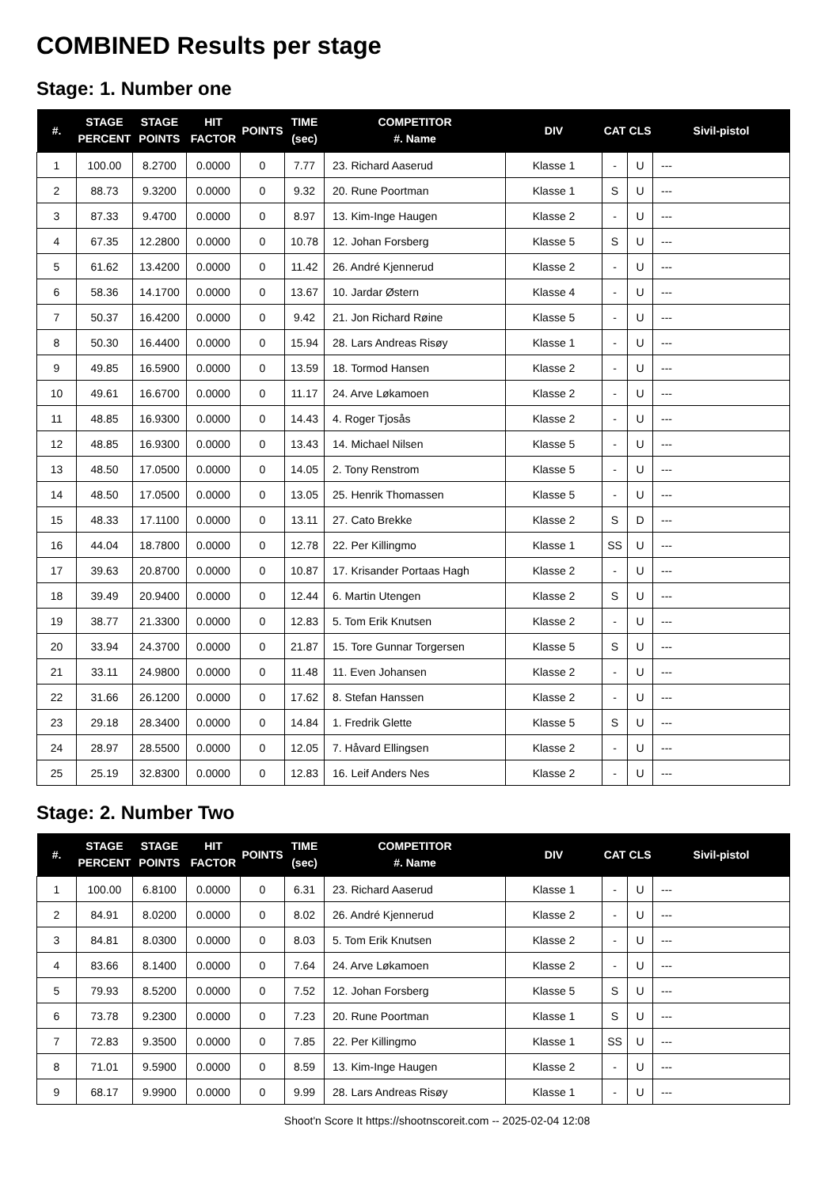COMBINED Results per stage
Stage: 1. Number one
| #. | STAGE PERCENT | STAGE POINTS | HIT FACTOR | POINTS | TIME (sec) | COMPETITOR #. Name | DIV | CAT | CLS | Sivil-pistol |
| --- | --- | --- | --- | --- | --- | --- | --- | --- | --- | --- |
| 1 | 100.00 | 8.2700 | 0.0000 | 0 | 7.77 | 23. Richard Aaserud | Klasse 1 | - | U | --- |
| 2 | 88.73 | 9.3200 | 0.0000 | 0 | 9.32 | 20. Rune Poortman | Klasse 1 | S | U | --- |
| 3 | 87.33 | 9.4700 | 0.0000 | 0 | 8.97 | 13. Kim-Inge Haugen | Klasse 2 | - | U | --- |
| 4 | 67.35 | 12.2800 | 0.0000 | 0 | 10.78 | 12. Johan Forsberg | Klasse 5 | S | U | --- |
| 5 | 61.62 | 13.4200 | 0.0000 | 0 | 11.42 | 26. André Kjennerud | Klasse 2 | - | U | --- |
| 6 | 58.36 | 14.1700 | 0.0000 | 0 | 13.67 | 10. Jardar Østern | Klasse 4 | - | U | --- |
| 7 | 50.37 | 16.4200 | 0.0000 | 0 | 9.42 | 21. Jon Richard Røine | Klasse 5 | - | U | --- |
| 8 | 50.30 | 16.4400 | 0.0000 | 0 | 15.94 | 28. Lars Andreas Risøy | Klasse 1 | - | U | --- |
| 9 | 49.85 | 16.5900 | 0.0000 | 0 | 13.59 | 18. Tormod Hansen | Klasse 2 | - | U | --- |
| 10 | 49.61 | 16.6700 | 0.0000 | 0 | 11.17 | 24. Arve Løkamoen | Klasse 2 | - | U | --- |
| 11 | 48.85 | 16.9300 | 0.0000 | 0 | 14.43 | 4. Roger Tjosås | Klasse 2 | - | U | --- |
| 12 | 48.85 | 16.9300 | 0.0000 | 0 | 13.43 | 14. Michael Nilsen | Klasse 5 | - | U | --- |
| 13 | 48.50 | 17.0500 | 0.0000 | 0 | 14.05 | 2. Tony Renstrom | Klasse 5 | - | U | --- |
| 14 | 48.50 | 17.0500 | 0.0000 | 0 | 13.05 | 25. Henrik Thomassen | Klasse 5 | - | U | --- |
| 15 | 48.33 | 17.1100 | 0.0000 | 0 | 13.11 | 27. Cato Brekke | Klasse 2 | S | D | --- |
| 16 | 44.04 | 18.7800 | 0.0000 | 0 | 12.78 | 22. Per Killingmo | Klasse 1 | SS | U | --- |
| 17 | 39.63 | 20.8700 | 0.0000 | 0 | 10.87 | 17. Krisander Portaas Hagh | Klasse 2 | - | U | --- |
| 18 | 39.49 | 20.9400 | 0.0000 | 0 | 12.44 | 6. Martin Utengen | Klasse 2 | S | U | --- |
| 19 | 38.77 | 21.3300 | 0.0000 | 0 | 12.83 | 5. Tom Erik Knutsen | Klasse 2 | - | U | --- |
| 20 | 33.94 | 24.3700 | 0.0000 | 0 | 21.87 | 15. Tore Gunnar Torgersen | Klasse 5 | S | U | --- |
| 21 | 33.11 | 24.9800 | 0.0000 | 0 | 11.48 | 11. Even Johansen | Klasse 2 | - | U | --- |
| 22 | 31.66 | 26.1200 | 0.0000 | 0 | 17.62 | 8. Stefan Hanssen | Klasse 2 | - | U | --- |
| 23 | 29.18 | 28.3400 | 0.0000 | 0 | 14.84 | 1. Fredrik Glette | Klasse 5 | S | U | --- |
| 24 | 28.97 | 28.5500 | 0.0000 | 0 | 12.05 | 7. Håvard Ellingsen | Klasse 2 | - | U | --- |
| 25 | 25.19 | 32.8300 | 0.0000 | 0 | 12.83 | 16. Leif Anders Nes | Klasse 2 | - | U | --- |
Stage: 2. Number Two
| #. | STAGE PERCENT | STAGE POINTS | HIT FACTOR | POINTS | TIME (sec) | COMPETITOR #. Name | DIV | CAT | CLS | Sivil-pistol |
| --- | --- | --- | --- | --- | --- | --- | --- | --- | --- | --- |
| 1 | 100.00 | 6.8100 | 0.0000 | 0 | 6.31 | 23. Richard Aaserud | Klasse 1 | - | U | --- |
| 2 | 84.91 | 8.0200 | 0.0000 | 0 | 8.02 | 26. André Kjennerud | Klasse 2 | - | U | --- |
| 3 | 84.81 | 8.0300 | 0.0000 | 0 | 8.03 | 5. Tom Erik Knutsen | Klasse 2 | - | U | --- |
| 4 | 83.66 | 8.1400 | 0.0000 | 0 | 7.64 | 24. Arve Løkamoen | Klasse 2 | - | U | --- |
| 5 | 79.93 | 8.5200 | 0.0000 | 0 | 7.52 | 12. Johan Forsberg | Klasse 5 | S | U | --- |
| 6 | 73.78 | 9.2300 | 0.0000 | 0 | 7.23 | 20. Rune Poortman | Klasse 1 | S | U | --- |
| 7 | 72.83 | 9.3500 | 0.0000 | 0 | 7.85 | 22. Per Killingmo | Klasse 1 | SS | U | --- |
| 8 | 71.01 | 9.5900 | 0.0000 | 0 | 8.59 | 13. Kim-Inge Haugen | Klasse 2 | - | U | --- |
| 9 | 68.17 | 9.9900 | 0.0000 | 0 | 9.99 | 28. Lars Andreas Risøy | Klasse 1 | - | U | --- |
Shoot'n Score It https://shootnscoreit.com -- 2025-02-04 12:08